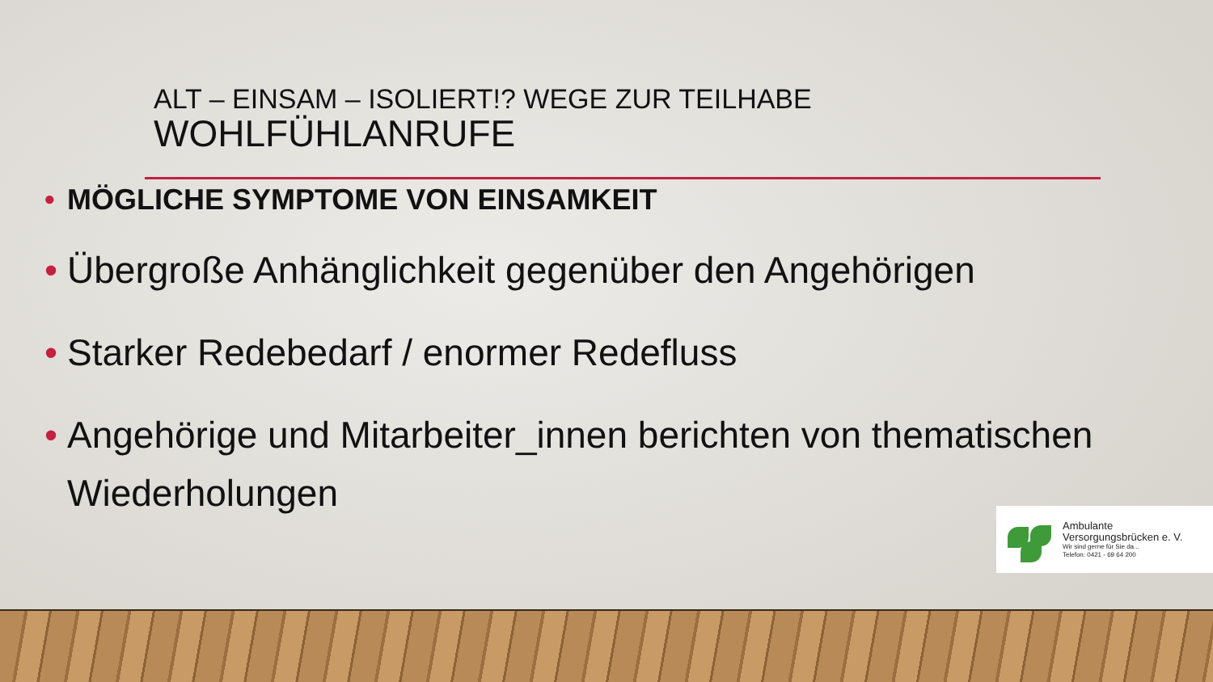ALT – EINSAM – ISOLIERT!? WEGE ZUR TEILHABE
WOHLFÜHLANRUFE
• MÖGLICHE SYMPTOME VON EINSAMKEIT
• Übergroße Anhänglichkeit gegenüber den Angehörigen
• Starker Redebedarf / enormer Redefluss
• Angehörige und Mitarbeiter_innen berichten von thematischen Wiederholungen
Ambulante
Versorgungsbrücken e. V.
Wir sind gerne für Sie da...
Telefon: 0421 - 69 64 200